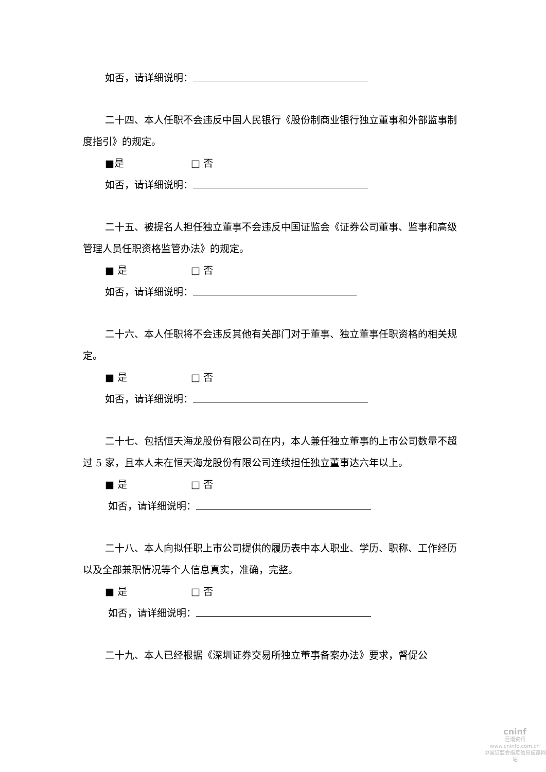如否，请详细说明：
二十四、本人任职不会违反中国人民银行《股份制商业银行独立董事和外部监事制度指引》的规定。
■是 □ 否
如否，请详细说明：
二十五、被提名人担任独立董事不会违反中国证监会《证券公司董事、监事和高级管理人员任职资格监管办法》的规定。
■ 是 □ 否
如否，请详细说明：
二十六、本人任职将不会违反其他有关部门对于董事、独立董事任职资格的相关规定。
■ 是 □ 否
如否，请详细说明：
二十七、包括恒天海龙股份有限公司在内，本人兼任独立董事的上市公司数量不超过 5 家，且本人未在恒天海龙股份有限公司连续担任独立董事达六年以上。
■ 是 □ 否
如否，请详细说明：
二十八、本人向拟任职上市公司提供的履历表中本人职业、学历、职称、工作经历以及全部兼职情况等个人信息真实，准确，完整。
■ 是 □ 否
如否，请详细说明：
二十九、本人已经根据《深圳证券交易所独立董事备案办法》要求，督促公
cninf
巨潮资讯
www.cninfo.com.cn
中国证监会指定信息披露网站